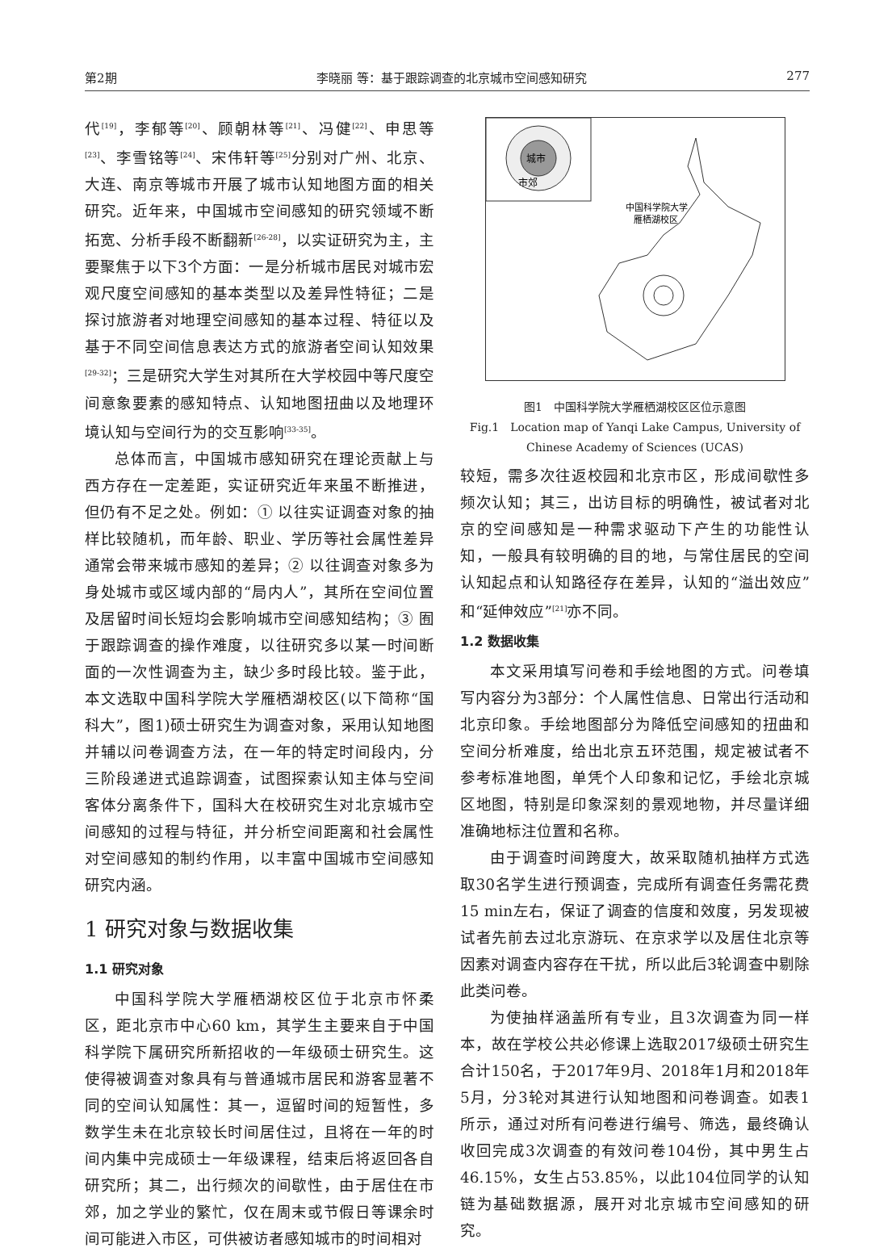第2期 李晓丽 等：基于跟踪调查的北京城市空间感知研究 277
代<sup>[19]</sup>，李郁等<sup>[20]</sup>、顾朝林等<sup>[21]</sup>、冯健<sup>[22]</sup>、申思等<sup>[23]</sup>、李雪铭等<sup>[24]</sup>、宋伟轩等<sup>[25]</sup>分别对广州、北京、大连、南京等城市开展了城市认知地图方面的相关研究。近年来，中国城市空间感知的研究领域不断拓宽、分析手段不断翻新<sup>[26-28]</sup>，以实证研究为主，主要聚焦于以下3个方面：一是分析城市居民对城市宏观尺度空间感知的基本类型以及差异性特征；二是探讨旅游者对地理空间感知的基本过程、特征以及基于不同空间信息表达方式的旅游者空间认知效果<sup>[29-32]</sup>；三是研究大学生对其所在大学校园中等尺度空间意象要素的感知特点、认知地图扭曲以及地理环境认知与空间行为的交互影响<sup>[33-35]</sup>。
总体而言，中国城市感知研究在理论贡献上与西方存在一定差距，实证研究近年来虽不断推进，但仍有不足之处。例如：① 以往实证调查对象的抽样比较随机，而年龄、职业、学历等社会属性差异通常会带来城市感知的差异；② 以往调查对象多为身处城市或区域内部的“局内人”，其所在空间位置及居留时间长短均会影响城市空间感知结构；③ 囿于跟踪调查的操作难度，以往研究多以某一时间断面的一次性调查为主，缺少多时段比较。鉴于此，本文选取中国科学院大学雁栖湖校区(以下简称“国科大”，图1)硕士研究生为调查对象，采用认知地图并辅以问卷调查方法，在一年的特定时间段内，分三阶段递进式追踪调查，试图探索认知主体与空间客体分离条件下，国科大在校研究生对北京城市空间感知的过程与特征，并分析空间距离和社会属性对空间感知的制约作用，以丰富中国城市空间感知研究内涵。
1 研究对象与数据收集
1.1 研究对象
中国科学院大学雁栖湖校区位于北京市怀柔区，距北京市中心60 km，其学生主要来自于中国科学院下属研究所新招收的一年级硕士研究生。这使得被调查对象具有与普通城市居民和游客显著不同的空间认知属性：其一，逗留时间的短暂性，多数学生未在北京较长时间居住过，且将在一年的时间内集中完成硕士一年级课程，结束后将返回各自研究所；其二，出行频次的间歇性，由于居住在市郊，加之学业的繁忙，仅在周末或节假日等课余时间可能进入市区，可供被访者感知城市的时间相对
城市
市郊
中国科学院大学
雁栖湖校区
图1　中国科学院大学雁栖湖校区区位示意图
Fig.1　Location map of Yanqi Lake Campus, University of Chinese Academy of Sciences (UCAS)
较短，需多次往返校园和北京市区，形成间歇性多频次认知；其三，出访目标的明确性，被试者对北京的空间感知是一种需求驱动下产生的功能性认知，一般具有较明确的目的地，与常住居民的空间认知起点和认知路径存在差异，认知的“溢出效应”和“延伸效应”<sup>[21]</sup>亦不同。
1.2 数据收集
本文采用填写问卷和手绘地图的方式。问卷填写内容分为3部分：个人属性信息、日常出行活动和北京印象。手绘地图部分为降低空间感知的扭曲和空间分析难度，给出北京五环范围，规定被试者不参考标准地图，单凭个人印象和记忆，手绘北京城区地图，特别是印象深刻的景观地物，并尽量详细准确地标注位置和名称。
由于调查时间跨度大，故采取随机抽样方式选取30名学生进行预调查，完成所有调查任务需花费15 min左右，保证了调查的信度和效度，另发现被试者先前去过北京游玩、在京求学以及居住北京等因素对调查内容存在干扰，所以此后3轮调查中剔除此类问卷。
为使抽样涵盖所有专业，且3次调查为同一样本，故在学校公共必修课上选取2017级硕士研究生合计150名，于2017年9月、2018年1月和2018年5月，分3轮对其进行认知地图和问卷调查。如表1所示，通过对所有问卷进行编号、筛选，最终确认收回完成3次调查的有效问卷104份，其中男生占46.15%，女生占53.85%，以此104位同学的认知链为基础数据源，展开对北京城市空间感知的研究。